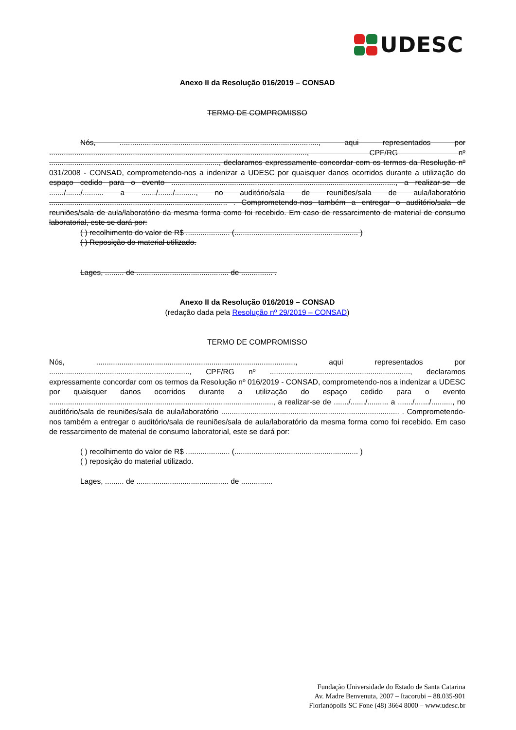UDESC
Anexo II da Resolução 016/2019 – CONSAD
TERMO DE COMPROMISSO
Nós, ..............................................................................................., aqui representados por ..........................................................................................................................., CPF/RG nº ................................................................................., declaramos expressamente concordar com os termos da Resolução nº 031/2008 - CONSAD, comprometendo-nos a indenizar a UDESC por quaisquer danos ocorridos durante a utilização do espaço cedido para o evento ..........................................................................................................., a realizar-se de ......./......./.......... a ......./......./.........., no auditório/sala de reuniões/sala de aula/laboratório ..................................................................................... . Comprometendo-nos também a entregar o auditório/sala de reuniões/sala de aula/laboratório da mesma forma como foi recebido. Em caso de ressarcimento de material de consumo laboratorial, este se dará por:
( ) recolhimento do valor de R$ ..................... (........................................................... )
( ) Reposição do material utilizado.
Lages, ......... de ............................................ de ............... .
Anexo II da Resolução 016/2019 – CONSAD
(redação dada pela Resolução nº 29/2019 – CONSAD)
TERMO DE COMPROMISSO
Nós, ..............................................................................................., aqui representados por ..................................................................., CPF/RG nº ..................................................................., declaramos expressamente concordar com os termos da Resolução nº 016/2019 - CONSAD, comprometendo-nos a indenizar a UDESC por quaisquer danos ocorridos durante a utilização do espaço cedido para o evento ..........................................................................................................., a realizar-se de ......./......./.......... a ......./......./.........., no auditório/sala de reuniões/sala de aula/laboratório ..................................................................................... . Comprometendo-nos também a entregar o auditório/sala de reuniões/sala de aula/laboratório da mesma forma como foi recebido. Em caso de ressarcimento de material de consumo laboratorial, este se dará por:
( ) recolhimento do valor de R$ ..................... (........................................................... )
( ) reposição do material utilizado.
Lages, ......... de ............................................ de ...............
Fundação Universidade do Estado de Santa Catarina
Av. Madre Benvenuta, 2007 – Itacorubi – 88.035-901
Florianópolis SC Fone (48) 3664 8000 – www.udesc.br